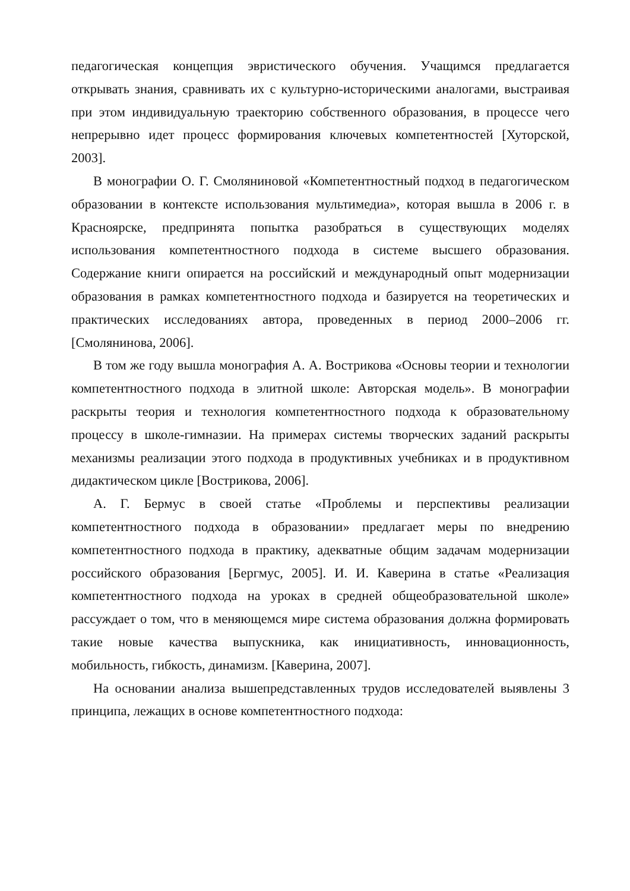педагогическая концепция эвристического обучения. Учащимся предлагается открывать знания, сравнивать их с культурно-историческими аналогами, выстраивая при этом индивидуальную траекторию собственного образования, в процессе чего непрерывно идет процесс формирования ключевых компетентностей [Хуторской, 2003].
В монографии О. Г. Смоляниновой «Компетентностный подход в педагогическом образовании в контексте использования мультимедиа», которая вышла в 2006 г. в Красноярске, предпринята попытка разобраться в существующих моделях использования компетентностного подхода в системе высшего образования. Содержание книги опирается на российский и международный опыт модернизации образования в рамках компетентностного подхода и базируется на теоретических и практических исследованиях автора, проведенных в период 2000–2006 гг. [Смолянинова, 2006].
В том же году вышла монография А. А. Вострикова «Основы теории и технологии компетентностного подхода в элитной школе: Авторская модель». В монографии раскрыты теория и технология компетентностного подхода к образовательному процессу в школе-гимназии. На примерах системы творческих заданий раскрыты механизмы реализации этого подхода в продуктивных учебниках и в продуктивном дидактическом цикле [Вострикова, 2006].
А. Г. Бермус в своей статье «Проблемы и перспективы реализации компетентностного подхода в образовании» предлагает меры по внедрению компетентностного подхода в практику, адекватные общим задачам модернизации российского образования [Бергмус, 2005]. И. И. Каверина в статье «Реализация компетентностного подхода на уроках в средней общеобразовательной школе» рассуждает о том, что в меняющемся мире система образования должна формировать такие новые качества выпускника, как инициативность, инновационность, мобильность, гибкость, динамизм. [Каверина, 2007].
На основании анализа вышепредставленных трудов исследователей выявлены 3 принципа, лежащих в основе компетентностного подхода: